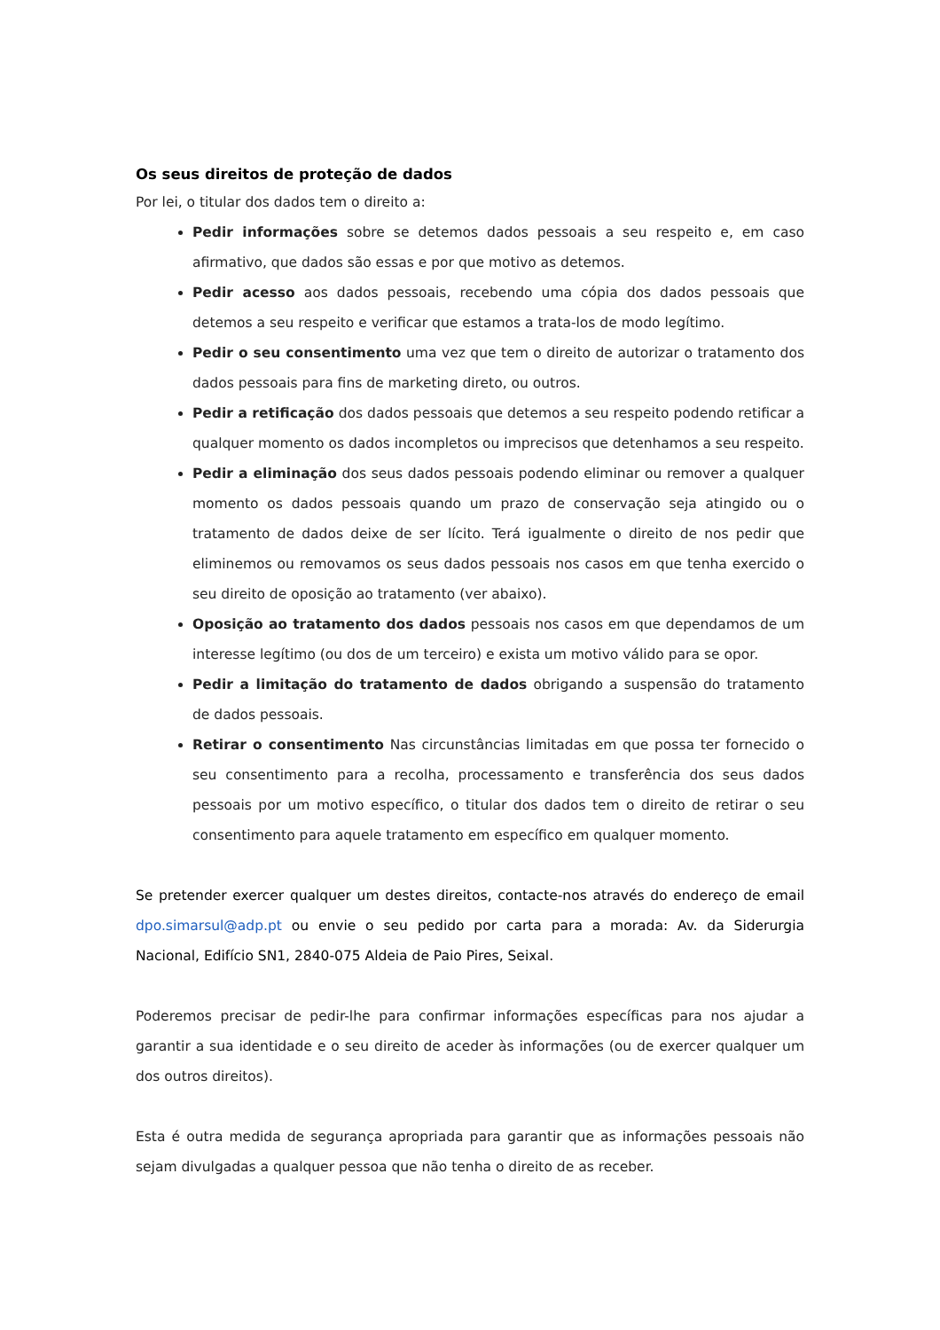Os seus direitos de proteção de dados
Por lei, o titular dos dados tem o direito a:
Pedir informações sobre se detemos dados pessoais a seu respeito e, em caso afirmativo, que dados são essas e por que motivo as detemos.
Pedir acesso aos dados pessoais, recebendo uma cópia dos dados pessoais que detemos a seu respeito e verificar que estamos a trata-los de modo legítimo.
Pedir o seu consentimento uma vez que tem o direito de autorizar o tratamento dos dados pessoais para fins de marketing direto, ou outros.
Pedir a retificação dos dados pessoais que detemos a seu respeito podendo retificar a qualquer momento os dados incompletos ou imprecisos que detenhamos a seu respeito.
Pedir a eliminação dos seus dados pessoais podendo eliminar ou remover a qualquer momento os dados pessoais quando um prazo de conservação seja atingido ou o tratamento de dados deixe de ser lícito. Terá igualmente o direito de nos pedir que eliminemos ou removamos os seus dados pessoais nos casos em que tenha exercido o seu direito de oposição ao tratamento (ver abaixo).
Oposição ao tratamento dos dados pessoais nos casos em que dependamos de um interesse legítimo (ou dos de um terceiro) e exista um motivo válido para se opor.
Pedir a limitação do tratamento de dados obrigando a suspensão do tratamento de dados pessoais.
Retirar o consentimento Nas circunstâncias limitadas em que possa ter fornecido o seu consentimento para a recolha, processamento e transferência dos seus dados pessoais por um motivo específico, o titular dos dados tem o direito de retirar o seu consentimento para aquele tratamento em específico em qualquer momento.
Se pretender exercer qualquer um destes direitos, contacte-nos através do endereço de email dpo.simarsul@adp.pt ou envie o seu pedido por carta para a morada: Av. da Siderurgia Nacional, Edifício SN1, 2840-075 Aldeia de Paio Pires, Seixal.
Poderemos precisar de pedir-lhe para confirmar informações específicas para nos ajudar a garantir a sua identidade e o seu direito de aceder às informações (ou de exercer qualquer um dos outros direitos).
Esta é outra medida de segurança apropriada para garantir que as informações pessoais não sejam divulgadas a qualquer pessoa que não tenha o direito de as receber.